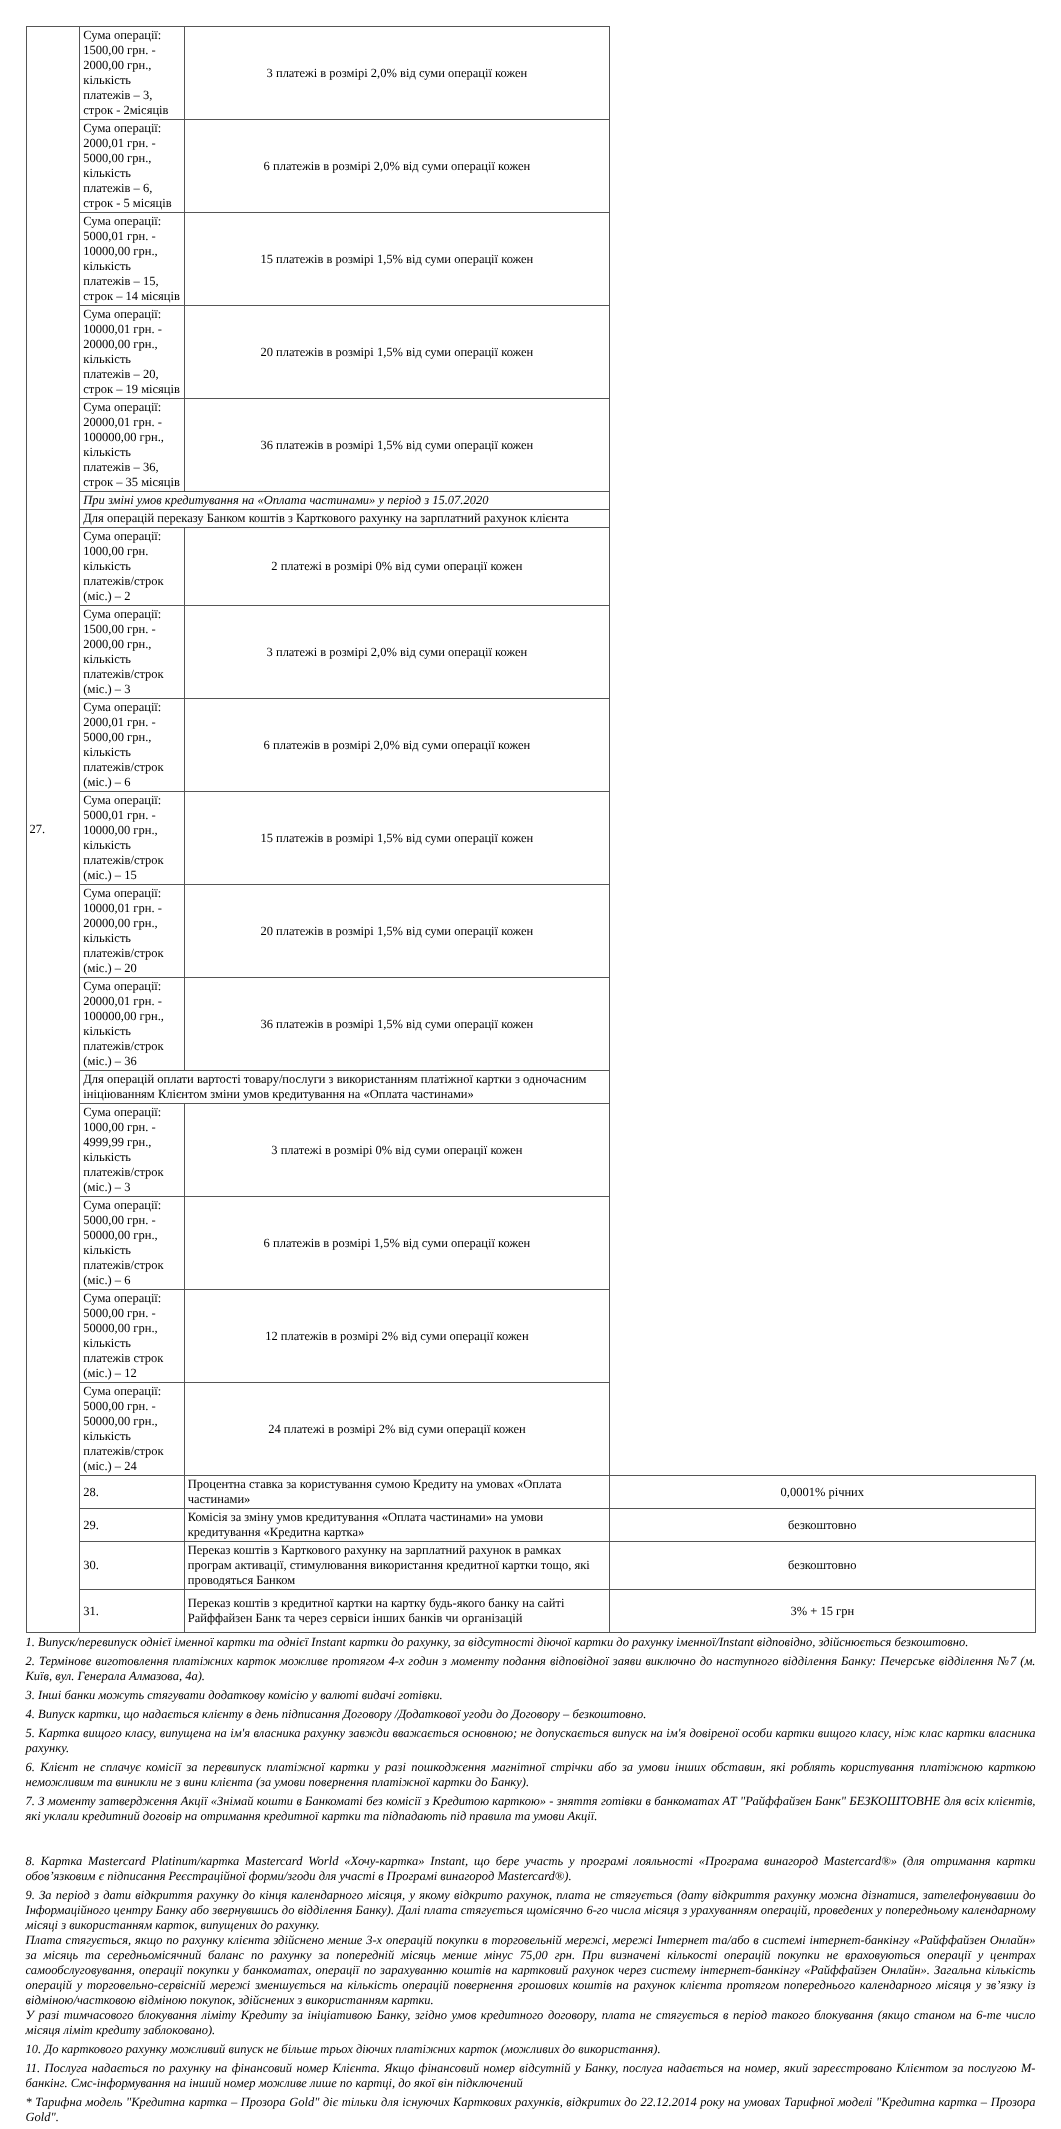| 27. | Сума операції: 1500,00 грн. - 2000,00 грн., кількість платежів – 3, строк - 2місяців | 3 платежі в розмірі 2,0% від суми операції кожен | |
| | Сума операції: 2000,01 грн. - 5000,00 грн., кількість платежів – 6, строк - 5 місяців | 6 платежів в розмірі 2,0% від суми операції кожен | |
| | Сума операції: 5000,01 грн. - 10000,00 грн., кількість платежів – 15, строк – 14 місяців | 15 платежів в розмірі 1,5% від суми операції кожен | |
| | Сума операції: 10000,01 грн. - 20000,00 грн., кількість платежів – 20, строк – 19 місяців | 20 платежів в розмірі 1,5% від суми операції кожен | |
| | Сума операції: 20000,01 грн. - 100000,00 грн., кількість платежів – 36, строк – 35 місяців | 36 платежів в розмірі 1,5% від суми операції кожен | |
| | При зміні умов кредитування на «Оплата частинами» у період з 15.07.2020 | | |
| | Для операцій переказу Банком коштів з Карткового рахунку на зарплатний рахунок клієнта | | |
| | Сума операції: 1000,00 грн. кількість платежів/строк (міс.) – 2 | 2 платежі в розмірі 0% від суми операції кожен | |
| | Сума операції: 1500,00 грн. - 2000,00 грн., кількість платежів/строк (міс.) – 3 | 3 платежі в розмірі 2,0% від суми операції кожен | |
| | Сума операції: 2000,01 грн. - 5000,00 грн., кількість платежів/строк (міс.) – 6 | 6 платежів в розмірі 2,0% від суми операції кожен | |
| | Сума операції: 5000,01 грн. - 10000,00 грн., кількість платежів/строк (міс.) – 15 | 15 платежів в розмірі 1,5% від суми операції кожен | |
| | Сума операції: 10000,01 грн. - 20000,00 грн., кількість платежів/строк (міс.) – 20 | 20 платежів в розмірі 1,5% від суми операції кожен | |
| | Сума операції: 20000,01 грн. - 100000,00 грн., кількість платежів/строк (міс.) – 36 | 36 платежів в розмірі 1,5% від суми операції кожен | |
| | Для операцій оплати вартості товару/послуги з використанням платіжної картки з одночасним ініціюванням Клієнтом зміни умов кредитування на «Оплата частинами» | | |
| | Сума операції: 1000,00 грн. - 4999,99 грн., кількість платежів/строк (міс.) – 3 | 3 платежі в розмірі 0% від суми операції кожен | |
| | Сума операції: 5000,00 грн. - 50000,00 грн., кількість платежів/строк (міс.) – 6 | 6 платежів в розмірі 1,5% від суми операції кожен | |
| | Сума операції: 5000,00 грн. - 50000,00 грн., кількість платежів строк (міс.) – 12 | 12 платежів в розмірі 2% від суми операції кожен | |
| | Сума операції: 5000,00 грн. - 50000,00 грн., кількість платежів/строк (міс.) – 24 | 24 платежі в розмірі 2% від суми операції кожен | |
| | 28. | Процентна ставка за користування сумою Кредиту на умовах «Оплата частинами» | 0,0001% річних |
| | 29. | Комісія за зміну умов кредитування «Оплата частинами» на умови кредитування «Кредитна картка» | безкоштовно |
| | 30. | Переказ коштів з Карткового рахунку на зарплатний рахунок в рамках програм активації, стимулювання використання кредитної картки тощо, які проводяться Банком | безкоштовно |
| | 31. | Переказ коштів з кредитної картки на картку будь-якого банку на сайті Райффайзен Банк та через сервіси інших банків чи організацій | 3% + 15 грн |
1. Випуск/перевипуск однієї іменної картки та однієї Instant картки до рахунку, за відсутності діючої картки до рахунку іменної/Instant відповідно, здійснюється безкоштовно.
2. Термінове виготовлення платіжних карток можливе протягом 4-х годин з моменту подання відповідної заяви виключно до наступного відділення Банку: Печерське відділення №7 (м. Київ, вул. Генерала Алмазова, 4а).
3. Інші банки можуть стягувати додаткову комісію у валюті видачі готівки.
4. Випуск картки, що надається клієнту в день підписання Договору /Додаткової угоди до Договору – безкоштовно.
5. Картка вищого класу, випущена на ім'я власника рахунку завжди вважається основною; не допускається випуск на ім'я довіреної особи картки вищого класу, ніж клас картки власника рахунку.
6. Клієнт не сплачує комісії за перевипуск платіжної картки у разі пошкодження магнітної стрічки або за умови інших обставин, які роблять користування платіжною карткою неможливим та виникли не з вини клієнта (за умови повернення платіжної картки до Банку).
7. З моменту затвердження Акції «Знімай кошти в Банкоматі без комісії з Кредитою карткою» - зняття готівки в банкоматах АТ "Райффайзен Банк" БЕЗКОШТОВНЕ для всіх клієнтів, які уклали кредитний договір на отримання кредитної картки та підпадають під правила та умови Акції.
8. Картка Mastercard Platinum/картка Mastercard World «Хочу-картка» Instant, що бере участь у програмі лояльності «Програма винагород Mastercard®» (для отримання картки обов’язковим є підписання Реєстраційної форми/згоди для участі в Програмі винагород Mastercard®).
9. За період з дати відкриття рахунку до кінця календарного місяця, у якому відкрито рахунок, плата не стягується (дату відкриття рахунку можна дізнатися, зателефонувавши до Інформаційного центру Банку або звернувшись до відділення Банку). Далі плата стягується щомісячно 6-го числа місяця з урахуванням операцій, проведених у попередньому календарному місяці з використанням карток, випущених до рахунку.
Плата стягується, якщо по рахунку клієнта здійснено менше 3-х операцій покупки в торговельній мережі, мережі Інтернет та/або в системі інтернет-банкінгу «Райффайзен Онлайн» за місяць та середньомісячний баланс по рахунку за попередній місяць менше мінус 75,00 грн. При визначені кількості операцій покупки не враховуються операції у центрах самообслуговування, операції покупки у банкоматах, операції по зарахуванню коштів на картковий рахунок через систему інтернет-банкінгу «Райффайзен Онлайн». Загальна кількість операцій у торговельно-сервісній мережі зменшується на кількість операцій повернення грошових коштів на рахунок клієнта протягом попереднього календарного місяця у зв’язку із відміною/частковою відміною покупок, здійснених з використанням картки.
У разі тимчасового блокування ліміту Кредиту за ініціативою Банку, згідно умов кредитного договору, плата не стягується в період такого блокування (якщо станом на 6-те число місяця ліміт кредиту заблоковано).
10. До карткового рахунку можливий випуск не більше трьох діючих платіжних карток (можливих до використання).
11. Послуга надається по рахунку на фінансовий номер Клієнта. Якщо фінансовий номер відсутній у Банку, послуга надається на номер, який зареєстровано Клієнтом за послугою М-банкінг. Смс-інформування на інший номер можливе лише по картці, до якої він підключений
* Тарифна модель "Кредитна картка – Прозора Gold" діє тільки для існуючих Карткових рахунків, відкритих до 22.12.2014 року на умовах Тарифної моделі "Кредитна картка – Прозора Gold".